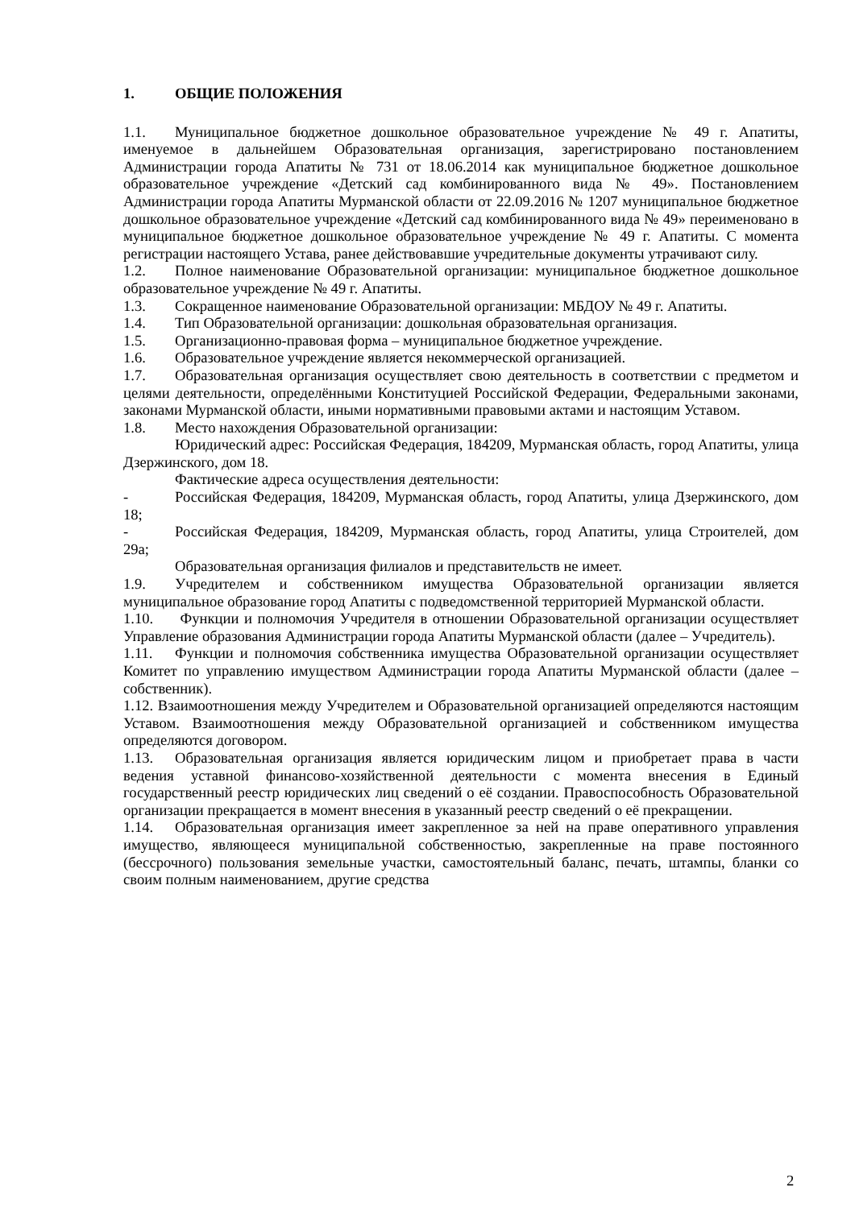1. ОБЩИЕ ПОЛОЖЕНИЯ
1.1. Муниципальное бюджетное дошкольное образовательное учреждение № 49 г. Апатиты, именуемое в дальнейшем Образовательная организация, зарегистрировано постановлением Администрации города Апатиты № 731 от 18.06.2014 как муниципальное бюджетное дошкольное образовательное учреждение «Детский сад комбинированного вида № 49». Постановлением Администрации города Апатиты Мурманской области от 22.09.2016 № 1207 муниципальное бюджетное дошкольное образовательное учреждение «Детский сад комбинированного вида № 49» переименовано в муниципальное бюджетное дошкольное образовательное учреждение № 49 г. Апатиты. С момента регистрации настоящего Устава, ранее действовавшие учредительные документы утрачивают силу.
1.2. Полное наименование Образовательной организации: муниципальное бюджетное дошкольное образовательное учреждение № 49 г. Апатиты.
1.3. Сокращенное наименование Образовательной организации: МБДОУ № 49 г. Апатиты.
1.4. Тип Образовательной организации: дошкольная образовательная организация.
1.5. Организационно-правовая форма – муниципальное бюджетное учреждение.
1.6. Образовательное учреждение является некоммерческой организацией.
1.7. Образовательная организация осуществляет свою деятельность в соответствии с предметом и целями деятельности, определёнными Конституцией Российской Федерации, Федеральными законами, законами Мурманской области, иными нормативными правовыми актами и настоящим Уставом.
1.8. Место нахождения Образовательной организации:
Юридический адрес: Российская Федерация, 184209, Мурманская область, город Апатиты, улица Дзержинского, дом 18.
Фактические адреса осуществления деятельности:
- Российская Федерация, 184209, Мурманская область, город Апатиты, улица Дзержинского, дом 18;
- Российская Федерация, 184209, Мурманская область, город Апатиты, улица Строителей, дом 29а;
Образовательная организация филиалов и представительств не имеет.
1.9. Учредителем и собственником имущества Образовательной организации является муниципальное образование город Апатиты с подведомственной территорией Мурманской области.
1.10. Функции и полномочия Учредителя в отношении Образовательной организации осуществляет Управление образования Администрации города Апатиты Мурманской области (далее – Учредитель).
1.11. Функции и полномочия собственника имущества Образовательной организации осуществляет Комитет по управлению имуществом Администрации города Апатиты Мурманской области (далее – собственник).
1.12. Взаимоотношения между Учредителем и Образовательной организацией определяются настоящим Уставом. Взаимоотношения между Образовательной организацией и собственником имущества определяются договором.
1.13. Образовательная организация является юридическим лицом и приобретает права в части ведения уставной финансово-хозяйственной деятельности с момента внесения в Единый государственный реестр юридических лиц сведений о её создании. Правоспособность Образовательной организации прекращается в момент внесения в указанный реестр сведений о её прекращении.
1.14. Образовательная организация имеет закрепленное за ней на праве оперативного управления имущество, являющееся муниципальной собственностью, закрепленные на праве постоянного (бессрочного) пользования земельные участки, самостоятельный баланс, печать, штампы, бланки со своим полным наименованием, другие средства
2